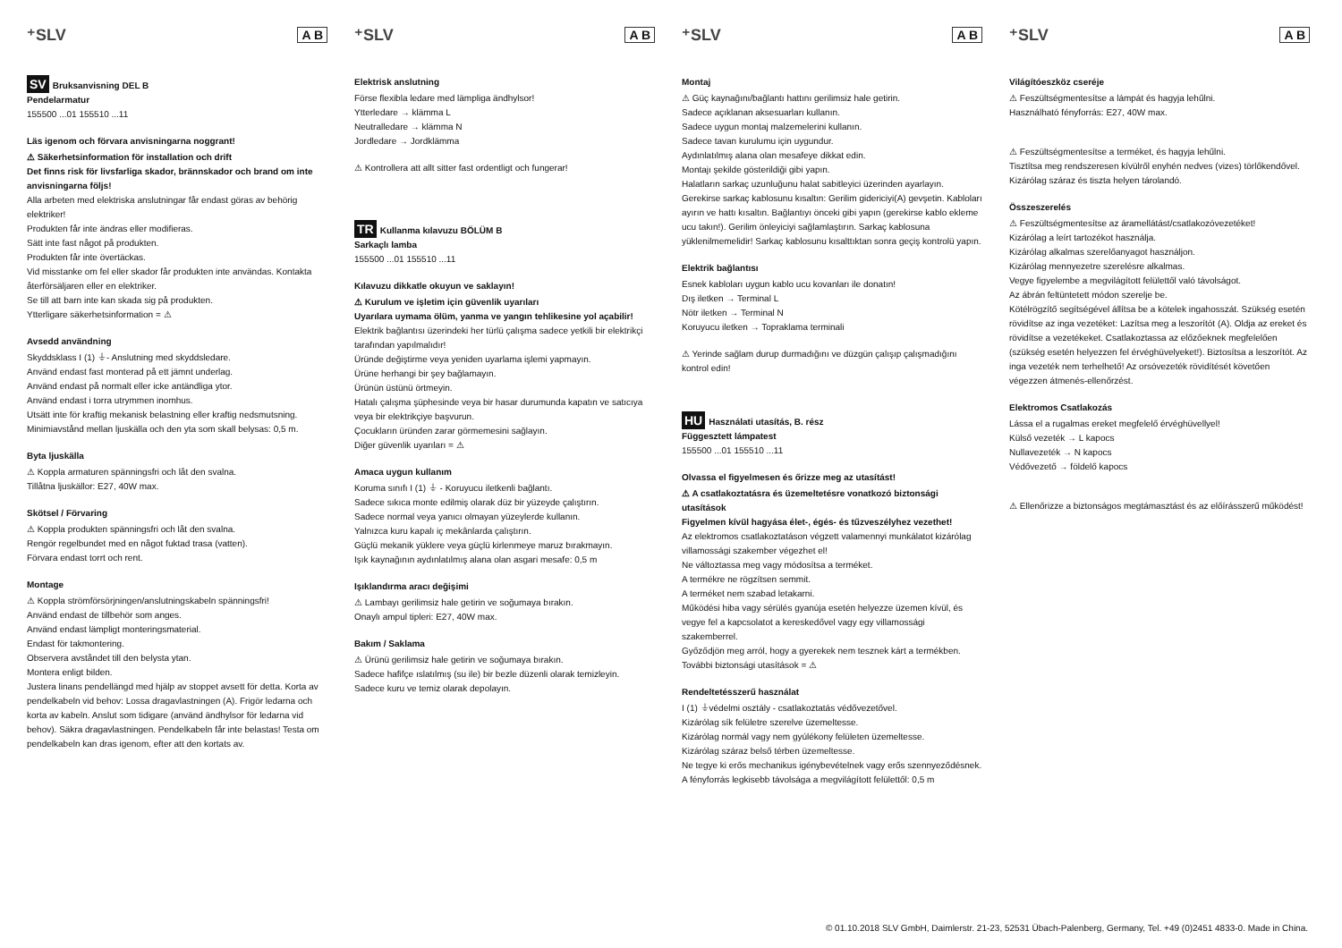⁺SLV A B
SV Bruksanvisning DEL B
Pendelarmatur
155500 ...01 155510 ...11
Läs igenom och förvara anvisningarna noggrant!
⚠ Säkerhetsinformation för installation och drift
Det finns risk för livsfarliga skador, brännskador och brand om inte anvisningarna följs!
Alla arbeten med elektriska anslutningar får endast göras av behörig elektriker!
Produkten får inte ändras eller modifieras.
Sätt inte fast något på produkten.
Produkten får inte övertäckas.
Vid misstanke om fel eller skador får produkten inte användas. Kontakta återförsäljaren eller en elektriker.
Se till att barn inte kan skada sig på produkten.
Ytterligare säkerhetsinformation = ⚠
Avsedd användning
Skyddsklass I (1) ⏚- Anslutning med skyddsledare.
Använd endast fast monterad på ett jämnt underlag.
Använd endast på normalt eller icke antändliga ytor.
Använd endast i torra utrymmen inomhus.
Utsätt inte för kraftig mekanisk belastning eller kraftig nedsmutsning.
Minimiavstånd mellan ljuskälla och den yta som skall belysas: 0,5 m.
Byta ljuskälla
⚠ Koppla armaturen spänningsfri och låt den svalna.
Tillåtna ljuskällor: E27, 40W max.
Skötsel / Förvaring
⚠ Koppla produkten spänningsfri och låt den svalna.
Rengör regelbundet med en något fuktad trasa (vatten).
Förvara endast torrt och rent.
Montage
⚠ Koppla strömförsörjningen/anslutningskabeln spänningsfri!
Använd endast de tillbehör som anges.
Använd endast lämpligt monteringsmaterial.
Endast för takmontering.
Observera avståndet till den belysta ytan.
Montera enligt bilden.
Justera linans pendellängd med hjälp av stoppet avsett för detta. Korta av pendelkabeln vid behov: Lossa dragavlastningen (A). Frigör ledarna och korta av kabeln. Anslut som tidigare (använd ändhylsor för ledarna vid behov). Säkra dragavlastningen. Pendelkabeln får inte belastas! Testa om pendelkabeln kan dras igenom, efter att den kortats av.
⁺SLV A B
Elektrisk anslutning
Förse flexibla ledare med lämpliga ändhylsor!
Ytterledare → klämma L
Neutralledare → klämma N
Jordledare → Jordklämma
⚠ Kontrollera att allt sitter fast ordentligt och fungerar!
TR Kullanma kılavuzu BÖLÜM B
Sarkaçlı lamba
155500 ...01 155510 ...11
Kılavuzu dikkatle okuyun ve saklayın!
⚠ Kurulum ve işletim için güvenlik uyarıları
Uyarılara uymama ölüm, yanma ve yangın tehlikesine yol açabilir!
Elektrik bağlantısı üzerindeki her türlü çalışma sadece yetkili bir elektrikçi tarafından yapılmalıdır!
Üründe değiştirme veya yeniden uyarlama işlemi yapmayın.
Ürüne herhangi bir şey bağlamayın.
Ürünün üstünü örtmeyin.
Hatalı çalışma şüphesinde veya bir hasar durumunda kapatın ve satıcıya veya bir elektrikçiye başvurun.
Çocukların üründen zarar görmemesini sağlayın.
Diğer güvenlik uyarıları = ⚠
Amaca uygun kullanım
Koruma sınıfı I (1) ⏚ - Koruyucu iletkenli bağlantı.
Sadece sıkıca monte edilmiş olarak düz bir yüzeyde çalıştırın.
Sadece normal veya yanıcı olmayan yüzeylerde kullanın.
Yalnızca kuru kapalı iç mekânlarda çalıştırın.
Güçlü mekanik yüklere veya güçlü kirlenmeye maruz bırakmayın.
Işık kaynağının aydınlatılmış alana olan asgari mesafe: 0,5 m
Işıklandırma aracı değişimi
⚠ Lambayı gerilimsiz hale getirin ve soğumaya bırakın.
Onaylı ampul tipleri: E27, 40W max.
Bakım / Saklama
⚠ Ürünü gerilimsiz hale getirin ve soğumaya bırakın.
Sadece hafifçe ıslatılmış (su ile) bir bezle düzenli olarak temizleyin.
Sadece kuru ve temiz olarak depolayın.
⁺SLV A B
Montaj
⚠ Güç kaynağını/bağlantı hattını gerilimsiz hale getirin.
Sadece açıklanan aksesuarları kullanın.
Sadece uygun montaj malzemelerini kullanın.
Sadece tavan kurulumu için uygundur.
Aydınlatılmış alana olan mesafeye dikkat edin.
Montajı şekilde gösterildiği gibi yapın.
Halatların sarkaç uzunluğunu halat sabitleyici üzerinden ayarlayın. Gerekirse sarkaç kablosunu kısaltın: Gerilim gidericiyi(A) gevşetin. Kabloları ayırın ve hattı kısaltın. Bağlantıyı önceki gibi yapın (gerekirse kablo ekleme ucu takın!). Gerilim önleyiciyi sağlamlaştırın. Sarkaç kablosuna yüklenilmemelidir! Sarkaç kablosunu kısalttıktan sonra geçiş kontrolü yapın.
Elektrik bağlantısı
Esnek kabloları uygun kablo ucu kovanları ile donatın!
Dış iletken → Terminal L
Nötr iletken → Terminal N
Koruyucu iletken → Topraklama terminali
⚠ Yerinde sağlam durup durmadığını ve düzgün çalışıp çalışmadığını kontrol edin!
HU Használati utasítás, B. rész
Függesztett lámpatest
155500 ...01 155510 ...11
Olvassa el figyelmesen és őrizze meg az utasítást!
⚠ A csatlakoztatásra és üzemeltetésre vonatkozó biztonsági utasítások
Figyelmen kívül hagyása élet-, égés- és tűzveszélyhez vezethet!
Az elektromos csatlakoztatáson végzett valamennyi munkálatot kizárólag villamossági szakember végezhet el!
Ne változtassa meg vagy módosítsa a terméket.
A termékre ne rögzítsen semmit.
A terméket nem szabad letakarni.
Működési hiba vagy sérülés gyanúja esetén helyezze üzemen kívül, és vegye fel a kapcsolatot a kereskedővel vagy egy villamossági szakemberrel.
Győződjön meg arról, hogy a gyerekek nem tesznek kárt a termékben.
További biztonsági utasítások = ⚠
Rendeltetésszerű használat
I (1) ⏚védelmi osztály - csatlakoztatás védővezetővel.
Kizárólag sík felületre szerelve üzemeltesse.
Kizárólag normál vagy nem gyúlékony felületen üzemeltesse.
Kizárólag száraz belső térben üzemeltesse.
Ne tegye ki erős mechanikus igénybevételnek vagy erős szennyeződésnek.
A fényforrás legkisebb távolsága a megvilágított felülettől: 0,5 m
⁺SLV A B
Világítóeszköz cseréje
⚠ Feszültségmentesítse a lámpát és hagyja lehűlni.
Használható fényforrás: E27, 40W max.
⚠ Feszültségmentesítse a terméket, és hagyja lehűlni.
Tisztítsa meg rendszeresen kívülről enyhén nedves (vizes) törlőkendővel.
Kizárólag száraz és tiszta helyen tárolandó.
Összeszerelés
⚠ Feszültségmentesítse az áramellátást/csatlakozóvezetéket!
Kizárólag a leírt tartozékot használja.
Kizárólag alkalmas szerelőanyagot használjon.
Kizárólag mennyezetre szerelésre alkalmas.
Vegye figyelembe a megvilágított felülettől való távolságot.
Az ábrán feltüntetett módon szerelje be.
Kötélrögzítő segítségével állítsa be a kötelek ingahosszát. Szükség esetén rövidítse az inga vezetéket: Lazítsa meg a leszorítót (A). Oldja az ereket és rövidítse a vezetékeket. Csatlakoztassa az előzőeknek megfelelően (szükség esetén helyezzen fel érvéghüvelyeket!). Biztosítsa a leszorítót. Az inga vezeték nem terhelhető! Az orsóvezeték rövidítését követően végezzen átmenés-ellenőrzést.
Elektromos Csatlakozás
Lássa el a rugalmas ereket megfelelő érvéghüvellyel!
Külső vezeték → L kapocs
Nullavezeték → N kapocs
Védővezető → földelő kapocs
⚠ Ellenőrizze a biztonságos megtámasztást és az előírásszerű működést!
© 01.10.2018 SLV GmbH, Daimlerstr. 21-23, 52531 Übach-Palenberg, Germany, Tel. +49 (0)2451 4833-0. Made in China.